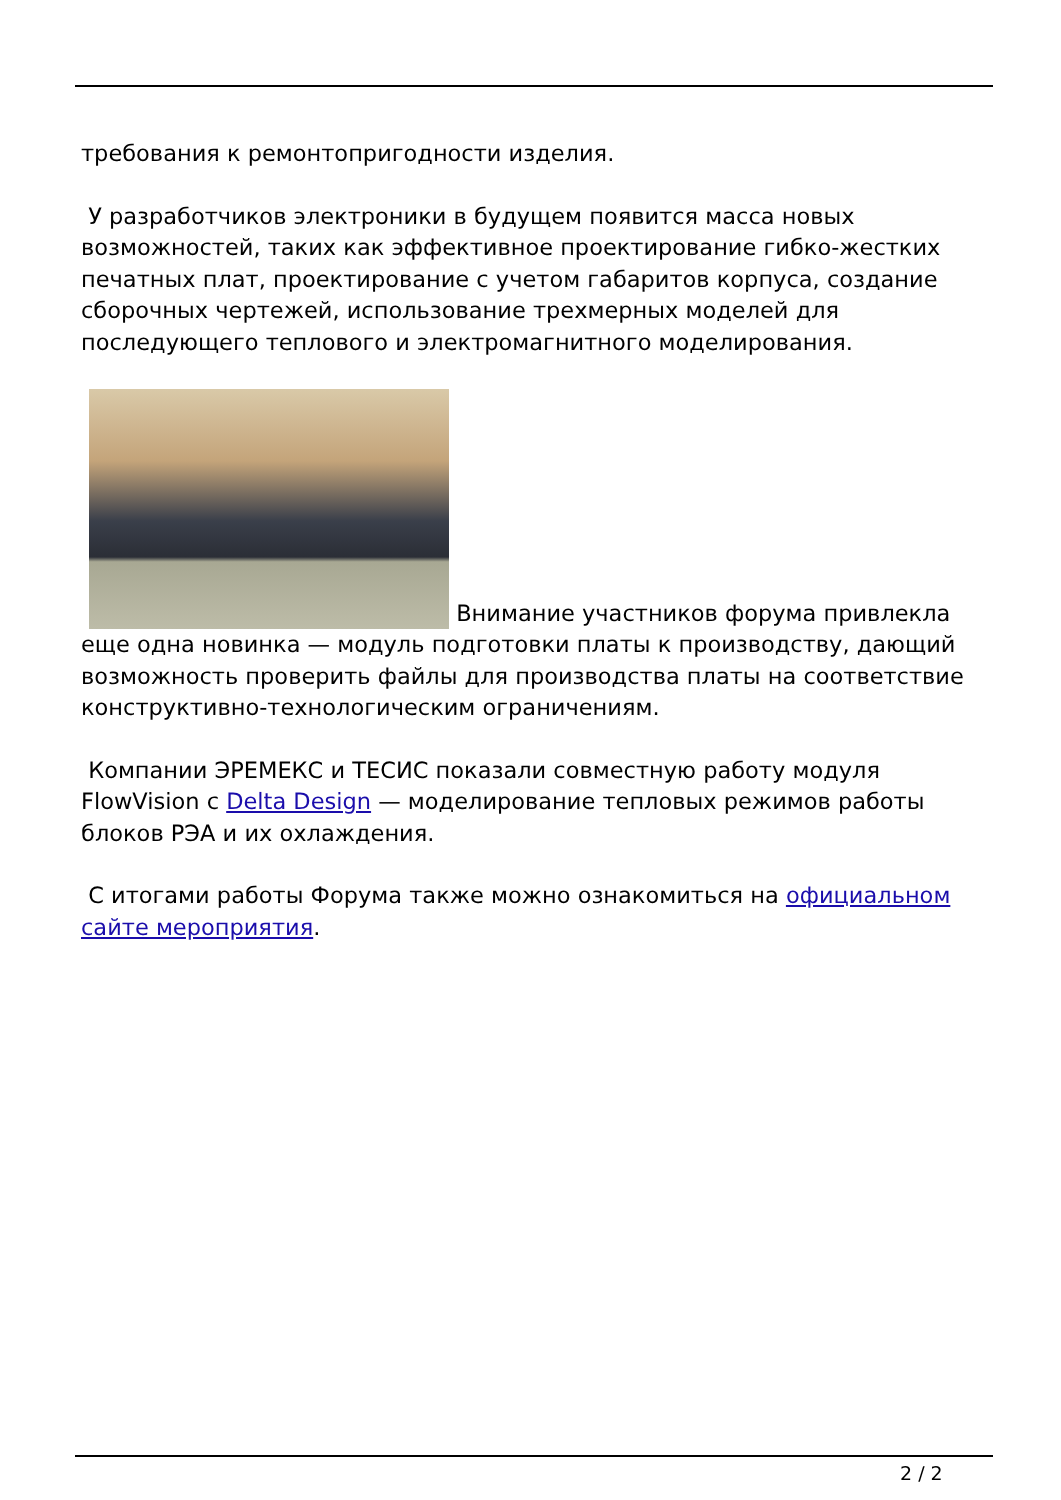требования к ремонтопригодности изделия.
У разработчиков электроники в будущем появится масса новых возможностей, таких как эффективное проектирование гибко-жестких печатных плат, проектирование с учетом габаритов корпуса, создание сборочных чертежей, использование трехмерных моделей для последующего теплового и электромагнитного моделирования.
Внимание участников форума привлекла еще одна новинка — модуль подготовки платы к производству, дающий возможность проверить файлы для производства платы на соответствие конструктивно-технологическим ограничениям.
Компании ЭРЕМЕКС и ТЕСИС показали совместную работу модуля FlowVision с Delta Design — моделирование тепловых режимов работы блоков РЭА и их охлаждения.
С итогами работы Форума также можно ознакомиться на официальном сайте мероприятия.
2 / 2